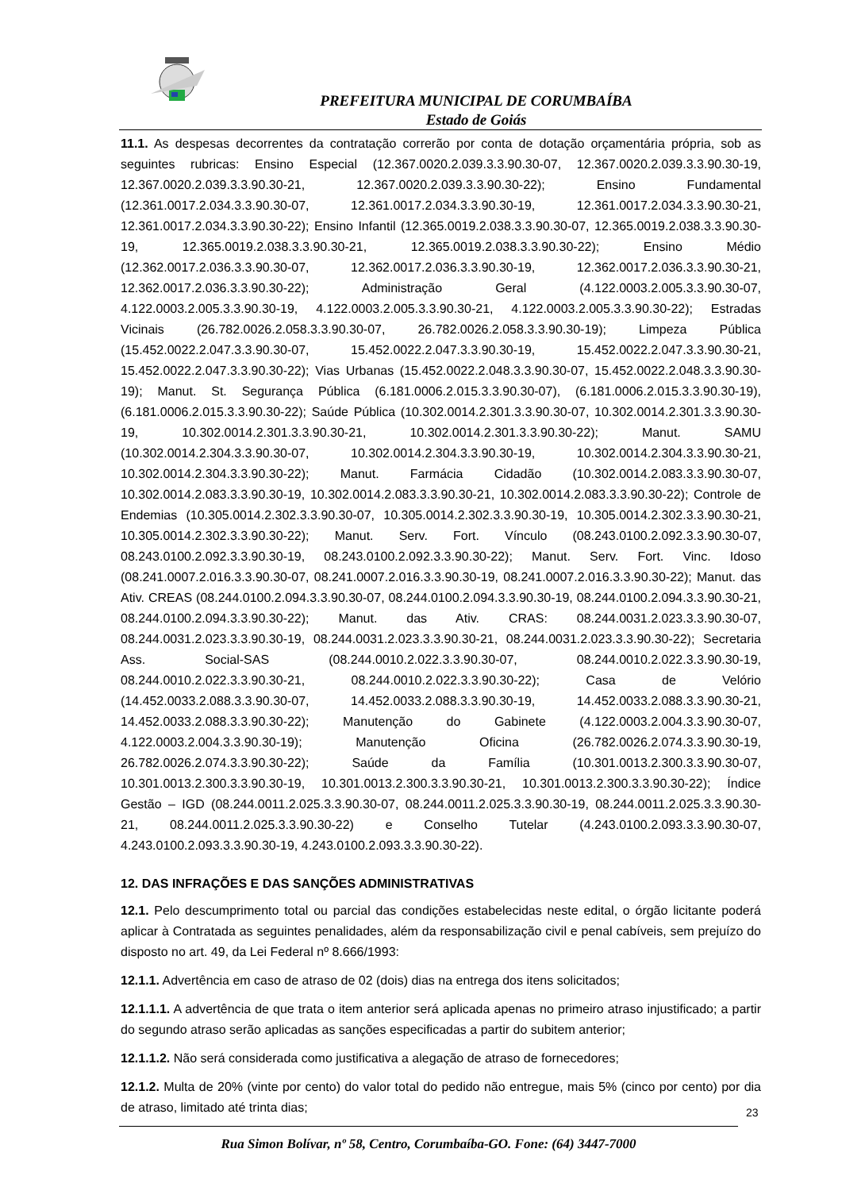PREFEITURA MUNICIPAL DE CORUMBAÍBA
Estado de Goiás
11.1. As despesas decorrentes da contratação correrão por conta de dotação orçamentária própria, sob as seguintes rubricas: Ensino Especial (12.367.0020.2.039.3.3.90.30-07, 12.367.0020.2.039.3.3.90.30-19, 12.367.0020.2.039.3.3.90.30-21, 12.367.0020.2.039.3.3.90.30-22); Ensino Fundamental (12.361.0017.2.034.3.3.90.30-07, 12.361.0017.2.034.3.3.90.30-19, 12.361.0017.2.034.3.3.90.30-21, 12.361.0017.2.034.3.3.90.30-22); Ensino Infantil (12.365.0019.2.038.3.3.90.30-07, 12.365.0019.2.038.3.3.90.30-19, 12.365.0019.2.038.3.3.90.30-21, 12.365.0019.2.038.3.3.90.30-22); Ensino Médio (12.362.0017.2.036.3.3.90.30-07, 12.362.0017.2.036.3.3.90.30-19, 12.362.0017.2.036.3.3.90.30-21, 12.362.0017.2.036.3.3.90.30-22); Administração Geral (4.122.0003.2.005.3.3.90.30-07, 4.122.0003.2.005.3.3.90.30-19, 4.122.0003.2.005.3.3.90.30-21, 4.122.0003.2.005.3.3.90.30-22); Estradas Vicinais (26.782.0026.2.058.3.3.90.30-07, 26.782.0026.2.058.3.3.90.30-19); Limpeza Pública (15.452.0022.2.047.3.3.90.30-07, 15.452.0022.2.047.3.3.90.30-19, 15.452.0022.2.047.3.3.90.30-21, 15.452.0022.2.047.3.3.90.30-22); Vias Urbanas (15.452.0022.2.048.3.3.90.30-07, 15.452.0022.2.048.3.3.90.30-19); Manut. St. Segurança Pública (6.181.0006.2.015.3.3.90.30-07), (6.181.0006.2.015.3.3.90.30-19), (6.181.0006.2.015.3.3.90.30-22); Saúde Pública (10.302.0014.2.301.3.3.90.30-07, 10.302.0014.2.301.3.3.90.30-19, 10.302.0014.2.301.3.3.90.30-21, 10.302.0014.2.301.3.3.90.30-22); Manut. SAMU (10.302.0014.2.304.3.3.90.30-07, 10.302.0014.2.304.3.3.90.30-19, 10.302.0014.2.304.3.3.90.30-21, 10.302.0014.2.304.3.3.90.30-22); Manut. Farmácia Cidadão (10.302.0014.2.083.3.3.90.30-07, 10.302.0014.2.083.3.3.90.30-19, 10.302.0014.2.083.3.3.90.30-21, 10.302.0014.2.083.3.3.90.30-22); Controle de Endemias (10.305.0014.2.302.3.3.90.30-07, 10.305.0014.2.302.3.3.90.30-19, 10.305.0014.2.302.3.3.90.30-21, 10.305.0014.2.302.3.3.90.30-22); Manut. Serv. Fort. Vínculo (08.243.0100.2.092.3.3.90.30-07, 08.243.0100.2.092.3.3.90.30-19, 08.243.0100.2.092.3.3.90.30-22); Manut. Serv. Fort. Vinc. Idoso (08.241.0007.2.016.3.3.90.30-07, 08.241.0007.2.016.3.3.90.30-19, 08.241.0007.2.016.3.3.90.30-22); Manut. das Ativ. CREAS (08.244.0100.2.094.3.3.90.30-07, 08.244.0100.2.094.3.3.90.30-19, 08.244.0100.2.094.3.3.90.30-21, 08.244.0100.2.094.3.3.90.30-22); Manut. das Ativ. CRAS: 08.244.0031.2.023.3.3.90.30-07, 08.244.0031.2.023.3.3.90.30-19, 08.244.0031.2.023.3.3.90.30-21, 08.244.0031.2.023.3.3.90.30-22); Secretaria Ass. Social-SAS (08.244.0010.2.022.3.3.90.30-07, 08.244.0010.2.022.3.3.90.30-19, 08.244.0010.2.022.3.3.90.30-21, 08.244.0010.2.022.3.3.90.30-22); Casa de Velório (14.452.0033.2.088.3.3.90.30-07, 14.452.0033.2.088.3.3.90.30-19, 14.452.0033.2.088.3.3.90.30-21, 14.452.0033.2.088.3.3.90.30-22); Manutenção do Gabinete (4.122.0003.2.004.3.3.90.30-07, 4.122.0003.2.004.3.3.90.30-19); Manutenção Oficina (26.782.0026.2.074.3.3.90.30-19, 26.782.0026.2.074.3.3.90.30-22); Saúde da Família (10.301.0013.2.300.3.3.90.30-07, 10.301.0013.2.300.3.3.90.30-19, 10.301.0013.2.300.3.3.90.30-21, 10.301.0013.2.300.3.3.90.30-22); Índice Gestão – IGD (08.244.0011.2.025.3.3.90.30-07, 08.244.0011.2.025.3.3.90.30-19, 08.244.0011.2.025.3.3.90.30-21, 08.244.0011.2.025.3.3.90.30-22) e Conselho Tutelar (4.243.0100.2.093.3.3.90.30-07, 4.243.0100.2.093.3.3.90.30-19, 4.243.0100.2.093.3.3.90.30-22).
12. DAS INFRAÇÕES E DAS SANÇÕES ADMINISTRATIVAS
12.1. Pelo descumprimento total ou parcial das condições estabelecidas neste edital, o órgão licitante poderá aplicar à Contratada as seguintes penalidades, além da responsabilização civil e penal cabíveis, sem prejuízo do disposto no art. 49, da Lei Federal nº 8.666/1993:
12.1.1. Advertência em caso de atraso de 02 (dois) dias na entrega dos itens solicitados;
12.1.1.1. A advertência de que trata o item anterior será aplicada apenas no primeiro atraso injustificado; a partir do segundo atraso serão aplicadas as sanções especificadas a partir do subitem anterior;
12.1.1.2. Não será considerada como justificativa a alegação de atraso de fornecedores;
12.1.2. Multa de 20% (vinte por cento) do valor total do pedido não entregue, mais 5% (cinco por cento) por dia de atraso, limitado até trinta dias;
23
Rua Simon Bolívar, nº 58, Centro, Corumbaíba-GO. Fone: (64) 3447-7000